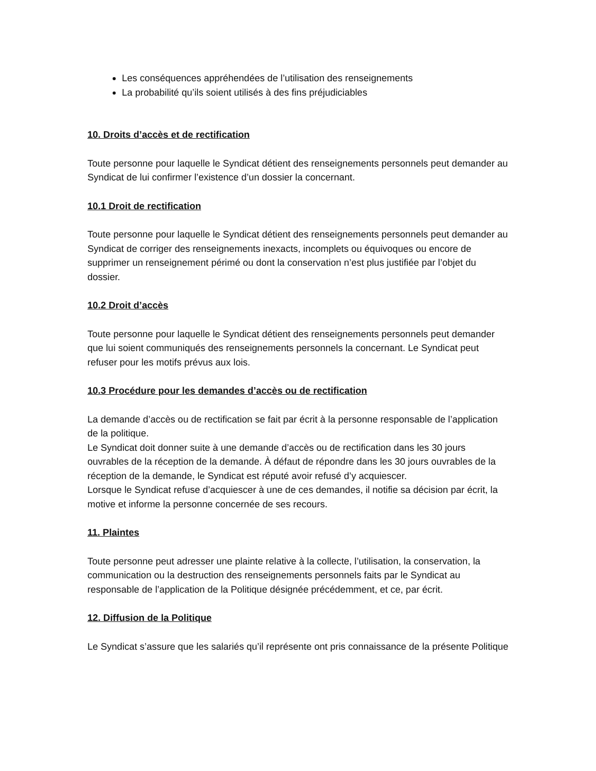Les conséquences appréhendées de l’utilisation des renseignements
La probabilité qu’ils soient utilisés à des fins préjudiciables
10. Droits d’accès et de rectification
Toute personne pour laquelle le Syndicat détient des renseignements personnels peut demander au Syndicat de lui confirmer l’existence d’un dossier la concernant.
10.1 Droit de rectification
Toute personne pour laquelle le Syndicat détient des renseignements personnels peut demander au Syndicat de corriger des renseignements inexacts, incomplets ou équivoques ou encore de supprimer un renseignement périmé ou dont la conservation n’est plus justifiée par l’objet du dossier.
10.2 Droit d’accès
Toute personne pour laquelle le Syndicat détient des renseignements personnels peut demander que lui soient communiqués des renseignements personnels la concernant. Le Syndicat peut refuser pour les motifs prévus aux lois.
10.3 Procédure pour les demandes d’accès ou de rectification
La demande d’accès ou de rectification se fait par écrit à la personne responsable de l’application de la politique.
Le Syndicat doit donner suite à une demande d’accès ou de rectification dans les 30 jours ouvrables de la réception de la demande. À défaut de répondre dans les 30 jours ouvrables de la réception de la demande, le Syndicat est réputé avoir refusé d’y acquiescer.
Lorsque le Syndicat refuse d’acquiescer à une de ces demandes, il notifie sa décision par écrit, la motive et informe la personne concernée de ses recours.
11. Plaintes
Toute personne peut adresser une plainte relative à la collecte, l’utilisation, la conservation, la communication ou la destruction des renseignements personnels faits par le Syndicat au responsable de l’application de la Politique désignée précédemment, et ce, par écrit.
12. Diffusion de la Politique
Le Syndicat s’assure que les salariés qu’il représente ont pris connaissance de la présente Politique